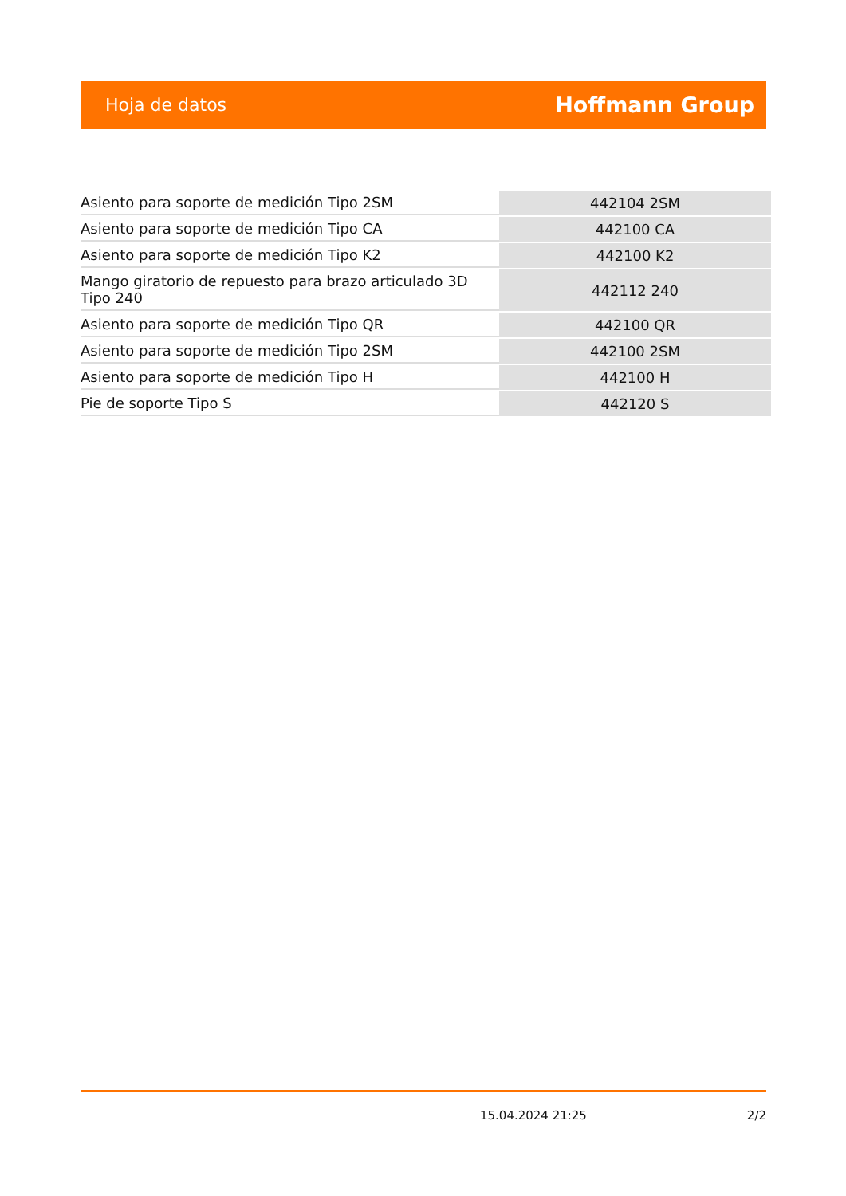Hoja de datos Hoffmann Group
| Asiento para soporte de medición Tipo 2SM | 442104 2SM |
| Asiento para soporte de medición Tipo CA | 442100 CA |
| Asiento para soporte de medición Tipo K2 | 442100 K2 |
| Mango giratorio de repuesto para brazo articulado 3D Tipo 240 | 442112 240 |
| Asiento para soporte de medición Tipo QR | 442100 QR |
| Asiento para soporte de medición Tipo 2SM | 442100 2SM |
| Asiento para soporte de medición Tipo H | 442100 H |
| Pie de soporte Tipo S | 442120 S |
15.04.2024 21:25 2/2